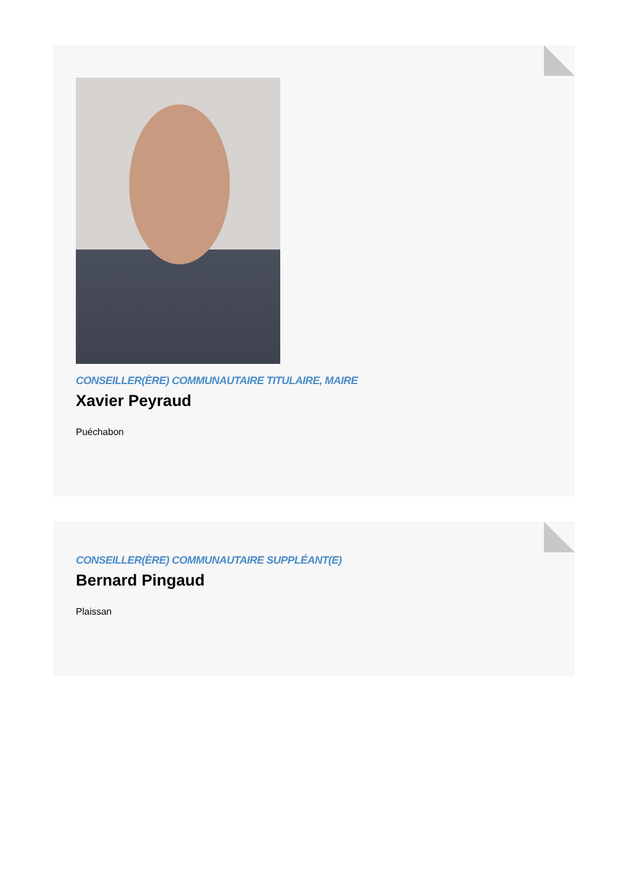CONSEILLER(ÈRE) COMMUNAUTAIRE TITULAIRE, MAIRE
Xavier Peyraud
Puéchabon
CONSEILLER(ÈRE) COMMUNAUTAIRE SUPPLÉANT(E)
Bernard Pingaud
Plaissan